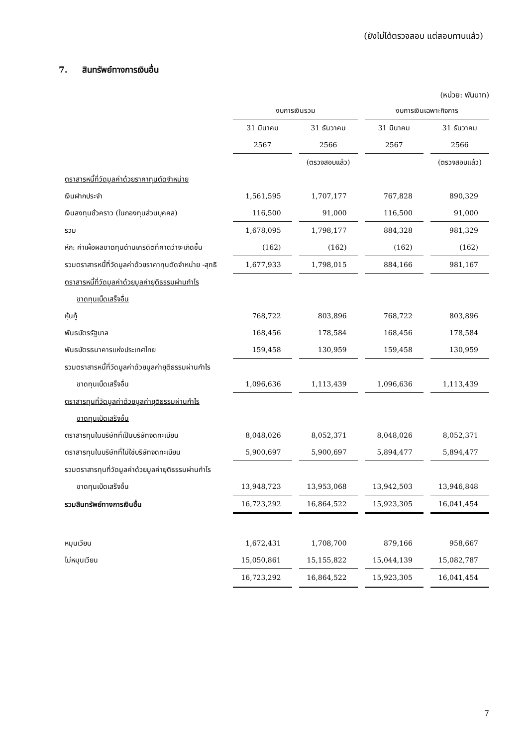(ยังไม่ได้ตรวจสอบ แต่สอบทานแล้ว)
7. สินทรัพย์ทางการเงินอื่น
(หน่วย: พันบาท)
| | งบการเงินรวม | | งบการเงินเฉพาะกิจการ | |
| | 31 มีนาคม | 31 ธันวาคม | 31 มีนาคม | 31 ธันวาคม |
| | 2567 | 2566 | 2567 | 2566 |
| | | (ตรวจสอบแล้ว) | | (ตรวจสอบแล้ว) |
| ตราสารหนี้ที่วัดมูลค่าด้วยราคาทุนตัดจำหน่าย | | | | |
| เงินฝากประจำ | 1,561,595 | 1,707,177 | 767,828 | 890,329 |
| เงินลงทุนชั่วคราว (ในกองทุนส่วนบุคคล) | 116,500 | 91,000 | 116,500 | 91,000 |
| รวม | 1,678,095 | 1,798,177 | 884,328 | 981,329 |
| หัก: ค่าเผื่อผลขาดทุนด้านเครดิตที่คาดว่าจะเกิดขึ้น | (162) | (162) | (162) | (162) |
| รวมตราสารหนี้ที่วัดมูลค่าด้วยราคาทุนตัดจำหน่าย -สุทธิ | 1,677,933 | 1,798,015 | 884,166 | 981,167 |
| ตราสารหนี้ที่วัดมูลค่าด้วยมูลค่ายุติธรรมผ่านกำไร | | | | |
| ขาดทุนเบ็ดเสร็จอื่น | | | | |
| หุ้นกู้ | 768,722 | 803,896 | 768,722 | 803,896 |
| พันธบัตรรัฐบาล | 168,456 | 178,584 | 168,456 | 178,584 |
| พันธบัตรธนาคารแห่งประเทศไทย | 159,458 | 130,959 | 159,458 | 130,959 |
| รวมตราสารหนี้ที่วัดมูลค่าด้วยมูลค่ายุติธรรมผ่านกำไร | | | | |
| ขาดทุนเบ็ดเสร็จอื่น | 1,096,636 | 1,113,439 | 1,096,636 | 1,113,439 |
| ตราสารทุนที่วัดมูลค่าด้วยมูลค่ายุติธรรมผ่านกำไร | | | | |
| ขาดทุนเบ็ดเสร็จอื่น | | | | |
| ตราสารทุนในบริษัทที่เป็นบริษัทจดทะเบียน | 8,048,026 | 8,052,371 | 8,048,026 | 8,052,371 |
| ตราสารทุนในบริษัทที่ไม่ใช่บริษัทจดทะเบียน | 5,900,697 | 5,900,697 | 5,894,477 | 5,894,477 |
| รวมตราสารทุนที่วัดมูลค่าด้วยมูลค่ายุติธรรมผ่านกำไร | | | | |
| ขาดทุนเบ็ดเสร็จอื่น | 13,948,723 | 13,953,068 | 13,942,503 | 13,946,848 |
| รวมสินทรัพย์ทางการเงินอื่น | 16,723,292 | 16,864,522 | 15,923,305 | 16,041,454 |
| หมุนเวียน | 1,672,431 | 1,708,700 | 879,166 | 958,667 |
| ไม่หมุนเวียน | 15,050,861 | 15,155,822 | 15,044,139 | 15,082,787 |
| | 16,723,292 | 16,864,522 | 15,923,305 | 16,041,454 |
7